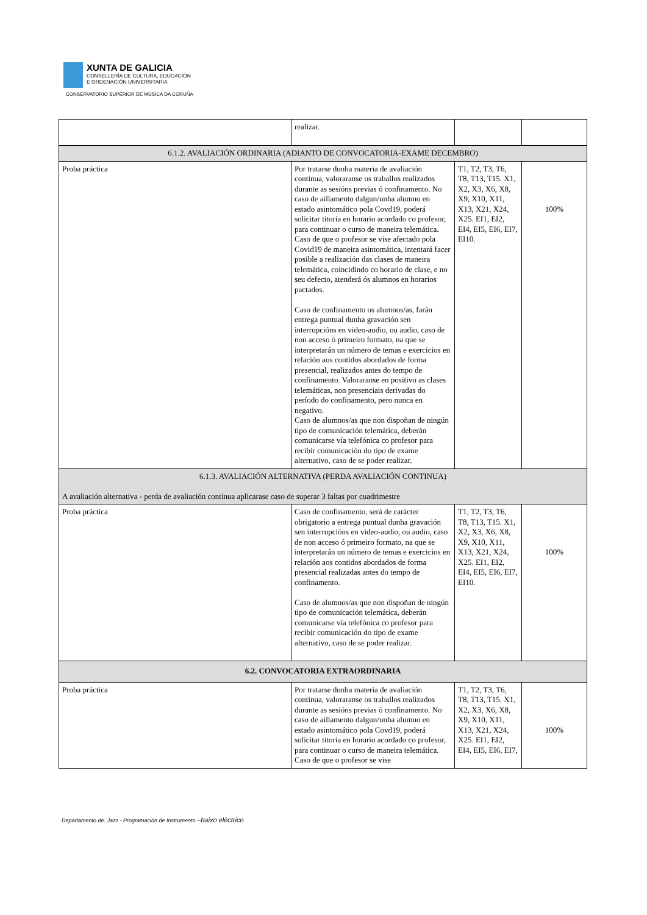XUNTA DE GALICIA
CONSELLERÍA DE CULTURA, EDUCACIÓN
E ORDENACIÓN UNIVERSITARIA
CONSERVATORIO SUPERIOR DE MÚSICA DA CORUÑA
| | realizar. | | |
| 6.1.2. AVALIACIÓN ORDINARIA (ADIANTO DE CONVOCATORIA-EXAME DECEMBRO) | | | |
| Proba práctica | Por tratarse dunha materia de avaliación continua, valoraranse os traballos realizados durante as sesións previas ó confinamento. No caso de aillamento dalgun/unha alumno en estado asintomático pola Covd19, poderá solicitar titoria en horario acordado co profesor, para continuar o curso de maneira telemática. Caso de que o profesor se vise afectado pola Covid19 de maneira asintomática, intentará facer posible a realización das clases de maneira telemática, coincidindo co horario de clase, e no seu defecto, atenderá ós alumnos en horarios pactados. Caso de confinamento os alumnos/as, farán entrega puntual dunha gravación sen interrupcións en video-audio, ou audio, caso de non acceso ó primeiro formato, na que se interpretarán un número de temas e exercicios en relación aos contidos abordados de forma presencial, realizados antes do tempo de confinamento. Valoraranse en positivo as clases telemáticas, non presenciais derivadas do período do confinamento, pero nunca en negativo. Caso de alumnos/as que non dispoñan de ningún tipo de comunicación telemática, deberán comunicarse vía telefónica co profesor para recibir comunicación do tipo de exame alternativo, caso de se poder realizar. | T1, T2, T3, T6, T8, T13, T15. X1, X2, X3, X6, X8, X9, X10, X11, X13, X21, X24, X25. EI1, EI2, EI4, EI5, EI6, EI7, EI10. | 100% |
| 6.1.3. AVALIACIÓN ALTERNATIVA (PERDA AVALIACIÓN CONTINUA) A avaliación alternativa - perda de avaliación continua aplicarase caso de superar 3 faltas por cuadrimestre | | | |
| Proba práctica | Caso de confinamento, será de carácter obrigatorio a entrega puntual dunha gravación sen interrupcións en video-audio, ou audio, caso de non acceso ó primeiro formato, na que se interpretarán un número de temas e exercicios en relación aos contidos abordados de forma presencial realizadas antes do tempo de confinamento. Caso de alumnos/as que non dispoñan de ningún tipo de comunicación telemática, deberán comunicarse vía telefónica co profesor para recibir comunicación do tipo de exame alternativo, caso de se poder realizar. | T1, T2, T3, T6, T8, T13, T15. X1, X2, X3, X6, X8, X9, X10, X11, X13, X21, X24, X25. EI1, EI2, EI4, EI5, EI6, EI7, EI10. | 100% |
| 6.2. CONVOCATORIA EXTRAORDINARIA | | | |
| Proba práctica | Por tratarse dunha materia de avaliación continua, valoraranse os traballos realizados durante as sesións previas ó confinamento. No caso de aillamento dalgun/unha alumno en estado asintomático pola Covd19, poderá solicitar titoria en horario acordado co profesor, para continuar o curso de maneira telemática. Caso de que o profesor se vise | T1, T2, T3, T6, T8, T13, T15. X1, X2, X3, X6, X8, X9, X10, X11, X13, X21, X24, X25. EI1, EI2, EI4, EI5, EI6, EI7, | 100% |
Departamento de. Jazz - Programación de Instrumento –baixo eléctrico